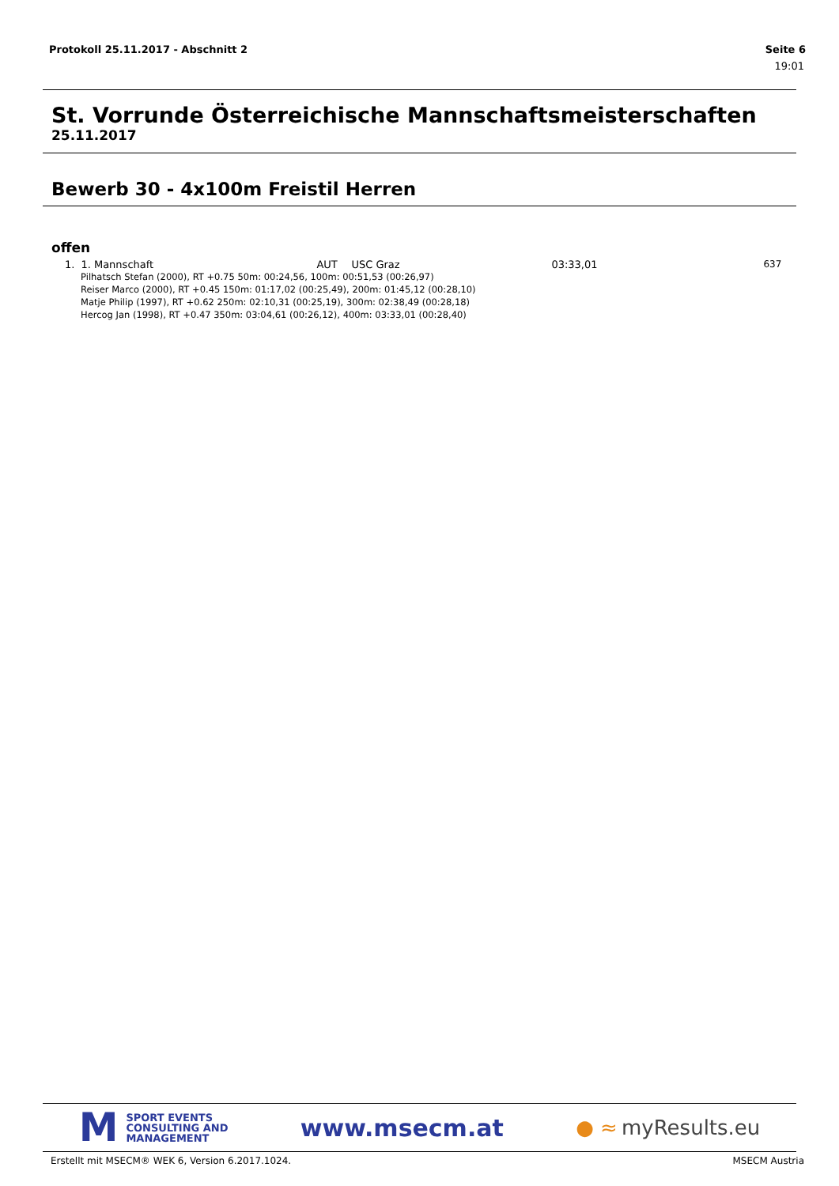Protokoll 25.11.2017 - Abschnitt 2 Seite 6
19:01
St. Vorrunde Österreichische Mannschaftsmeisterschaften
25.11.2017
Bewerb 30 - 4x100m Freistil Herren
offen
| 1. | 1. Mannschaft | AUT | USC Graz | 03:33,01 | 637 |
| Pilhatsch Stefan (2000), RT +0.75 50m: 00:24,56, 100m: 00:51,53 (00:26,97) Reiser Marco (2000), RT +0.45 150m: 01:17,02 (00:25,49), 200m: 01:45,12 (00:28,10) Matje Philip (1997), RT +0.62 250m: 02:10,31 (00:25,19), 300m: 02:38,49 (00:28,18) Hercog Jan (1998), RT +0.47 350m: 03:04,61 (00:26,12), 400m: 03:33,01 (00:28,40) | | | | | |
M
SPORT EVENTS
CONSULTING AND
MANAGEMENT
www.msecm.at
● ≈ myResults.eu
Erstellt mit MSECM® WEK 6, Version 6.2017.1024. MSECM Austria